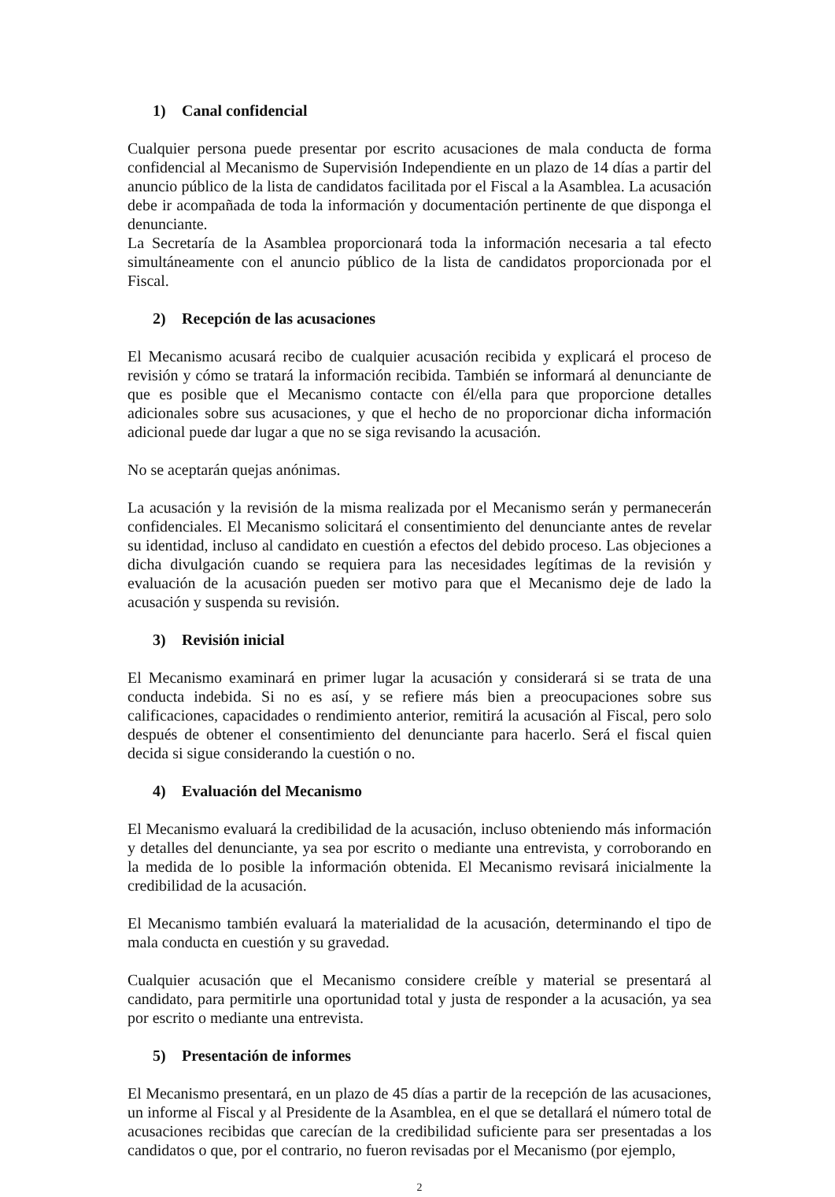1) Canal confidencial
Cualquier persona puede presentar por escrito acusaciones de mala conducta de forma confidencial al Mecanismo de Supervisión Independiente en un plazo de 14 días a partir del anuncio público de la lista de candidatos facilitada por el Fiscal a la Asamblea. La acusación debe ir acompañada de toda la información y documentación pertinente de que disponga el denunciante.
La Secretaría de la Asamblea proporcionará toda la información necesaria a tal efecto simultáneamente con el anuncio público de la lista de candidatos proporcionada por el Fiscal.
2) Recepción de las acusaciones
El Mecanismo acusará recibo de cualquier acusación recibida y explicará el proceso de revisión y cómo se tratará la información recibida. También se informará al denunciante de que es posible que el Mecanismo contacte con él/ella para que proporcione detalles adicionales sobre sus acusaciones, y que el hecho de no proporcionar dicha información adicional puede dar lugar a que no se siga revisando la acusación.
No se aceptarán quejas anónimas.
La acusación y la revisión de la misma realizada por el Mecanismo serán y permanecerán confidenciales. El Mecanismo solicitará el consentimiento del denunciante antes de revelar su identidad, incluso al candidato en cuestión a efectos del debido proceso. Las objeciones a dicha divulgación cuando se requiera para las necesidades legítimas de la revisión y evaluación de la acusación pueden ser motivo para que el Mecanismo deje de lado la acusación y suspenda su revisión.
3) Revisión inicial
El Mecanismo examinará en primer lugar la acusación y considerará si se trata de una conducta indebida. Si no es así, y se refiere más bien a preocupaciones sobre sus calificaciones, capacidades o rendimiento anterior, remitirá la acusación al Fiscal, pero solo después de obtener el consentimiento del denunciante para hacerlo. Será el fiscal quien decida si sigue considerando la cuestión o no.
4) Evaluación del Mecanismo
El Mecanismo evaluará la credibilidad de la acusación, incluso obteniendo más información y detalles del denunciante, ya sea por escrito o mediante una entrevista, y corroborando en la medida de lo posible la información obtenida. El Mecanismo revisará inicialmente la credibilidad de la acusación.
El Mecanismo también evaluará la materialidad de la acusación, determinando el tipo de mala conducta en cuestión y su gravedad.
Cualquier acusación que el Mecanismo considere creíble y material se presentará al candidato, para permitirle una oportunidad total y justa de responder a la acusación, ya sea por escrito o mediante una entrevista.
5) Presentación de informes
El Mecanismo presentará, en un plazo de 45 días a partir de la recepción de las acusaciones, un informe al Fiscal y al Presidente de la Asamblea, en el que se detallará el número total de acusaciones recibidas que carecían de la credibilidad suficiente para ser presentadas a los candidatos o que, por el contrario, no fueron revisadas por el Mecanismo (por ejemplo,
2